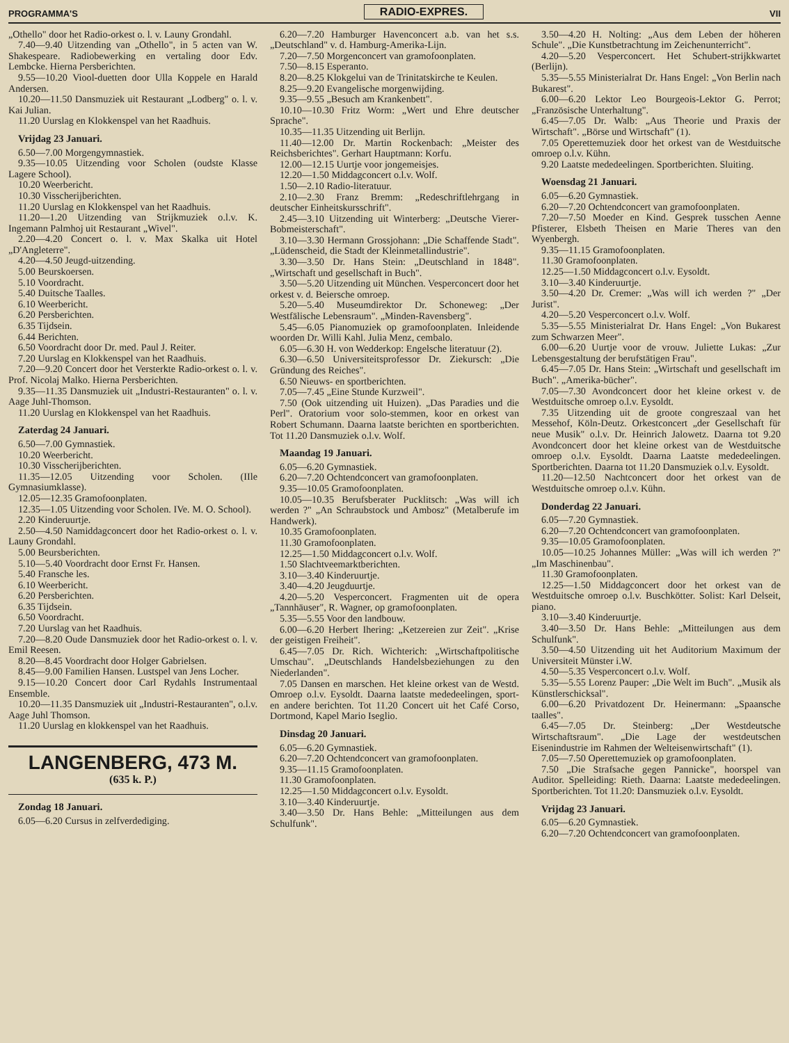PROGRAMMA'S RADIO-EXPRES. VII
„Othello" door het Radio-orkest o. l. v. Launy Grondahl.
7.40—9.40 Uitzending van „Othello", in 5 acten van W. Shakespeare. Radiobewerking en vertaling door Edv. Lembcke. Hierna Persberichten.
9.55—10.20 Viool-duetten door Ulla Koppele en Harald Andersen.
10.20—11.50 Dansmuziek uit Restaurant „Lodberg" o. l. v. Kai Julian.
11.20 Uurslag en Klokkenspel van het Raadhuis.
Vrijdag 23 Januari.
6.50—7.00 Morgengymnastiek.
9.35—10.05 Uitzending voor Scholen (oudste Klasse Lagere School).
10.20 Weerbericht.
10.30 Visscherijberichten.
11.20 Uurslag en Klokkenspel van het Raadhuis.
11.20—1.20 Uitzending van Strijkmuziek o.l.v. K. Ingemann Palmhoj uit Restaurant „Wivel".
2.20—4.20 Concert o. l. v. Max Skalka uit Hotel „D'Angleterre".
4.20—4.50 Jeugd-uitzending.
5.00 Beurskoersen.
5.10 Voordracht.
5.40 Duitsche Taalles.
6.10 Weerbericht.
6.20 Persberichten.
6.35 Tijdsein.
6.44 Berichten.
6.50 Voordracht door Dr. med. Paul J. Reiter.
7.20 Uurslag en Klokkenspel van het Raadhuis.
7.20—9.20 Concert door het Versterkte Radio-orkest o. l. v. Prof. Nicolaj Malko. Hierna Persberichten.
9.35—11.35 Dansmuziek uit „Industri-Restauranten" o. l. v. Aage Juhl-Thomson.
11.20 Uurslag en Klokkenspel van het Raadhuis.
Zaterdag 24 Januari.
6.50—7.00 Gymnastiek.
10.20 Weerbericht.
10.30 Visscherijberichten.
11.35—12.05 Uitzending voor Scholen. (IIle Gymnasiumklasse).
12.05—12.35 Gramofoonplaten.
12.35—1.05 Uitzending voor Scholen. IVe. M. O. School).
2.20 Kinderuurtje.
2.50—4.50 Namiddagconcert door het Radio-orkest o. l. v. Launy Grondahl.
5.00 Beursberichten.
5.10—5.40 Voordracht door Ernst Fr. Hansen.
5.40 Fransche les.
6.10 Weerbericht.
6.20 Persberichten.
6.35 Tijdsein.
6.50 Voordracht.
7.20 Uurslag van het Raadhuis.
7.20—8.20 Oude Dansmuziek door het Radio-orkest o. l. v. Emil Reesen.
8.20—8.45 Voordracht door Holger Gabrielsen.
8.45—9.00 Familien Hansen. Lustspel van Jens Locher.
9.15—10.20 Concert door Carl Rydahls Instrumentaal Ensemble.
10.20—11.35 Dansmuziek uit „Industri-Restauranten", o.l.v. Aage Juhl Thomson.
11.20 Uurslag en klokkenspel van het Raadhuis.
LANGENBERG, 473 M.
(635 k. P.)
Zondag 18 Januari.
6.05—6.20 Cursus in zelfverdediging.
6.20—7.20 Hamburger Havenconcert a.b. van het s.s. „Deutschland" v. d. Hamburg-Amerika-Lijn.
7.20—7.50 Morgenconcert van gramofoonplaten.
7.50—8.15 Esperanto.
8.20—8.25 Klokgelui van de Trinitatskirche te Keulen.
8.25—9.20 Evangelische morgenwijding.
9.35—9.55 „Besuch am Krankenbett".
10.10—10.30 Fritz Worm: „Wert und Ehre deutscher Sprache".
10.35—11.35 Uitzending uit Berlijn.
11.40—12.00 Dr. Martin Rockenbach: „Meister des Reichsberichtes". Gerhart Hauptmann: Korfu.
12.00—12.15 Uurtje voor jongemeisjes.
12.20—1.50 Middagconcert o.l.v. Wolf.
1.50—2.10 Radio-literatuur.
2.10—2.30 Franz Bremm: „Redeschriftlehrgang in deutscher Einheitskursschrift".
2.45—3.10 Uitzending uit Winterberg: „Deutsche Vierer-Bobmeisterschaft".
3.10—3.30 Hermann Grossjohann: „Die Schaffende Stadt". „Lüdenscheid, die Stadt der Kleinmetallindustrie".
3.30—3.50 Dr. Hans Stein: „Deutschland in 1848". „Wirtschaft und gesellschaft in Buch".
3.50—5.20 Uitzending uit München. Vesperconcert door het orkest v. d. Beiersche omroep.
5.20—5.40 Museumdirektor Dr. Schoneweg: „Der Westfälische Lebensraum". „Minden-Ravensberg".
5.45—6.05 Pianomuziek op gramofoonplaten. Inleidende woorden Dr. Willi Kahl. Julia Menz, cembalo.
6.05—6.30 H. von Wedderkop: Engelsche literatuur (2).
6.30—6.50 Universiteitsprofessor Dr. Ziekursch: „Die Gründung des Reiches".
6.50 Nieuws- en sportberichten.
7.05—7.45 „Eine Stunde Kurzweil".
7.50 (Ook uitzending uit Huizen). „Das Paradies und die Perl". Oratorium voor solo-stemmen, koor en orkest van Robert Schumann. Daarna laatste berichten en sportberichten. Tot 11.20 Dansmuziek o.l.v. Wolf.
Maandag 19 Januari.
6.05—6.20 Gymnastiek.
6.20—7.20 Ochtendconcert van gramofoonplaten.
9.35—10.05 Gramofoonplaten.
10.05—10.35 Berufsberater Pucklitsch: „Was will ich werden ?" „An Schraubstock und Ambosz" (Metalberufe im Handwerk).
10.35 Gramofoonplaten.
11.30 Gramofoonplaten.
12.25—1.50 Middagconcert o.l.v. Wolf.
1.50 Slachtveemarktberichten.
3.10—3.40 Kinderuurtje.
3.40—4.20 Jeugduurtje.
4.20—5.20 Vesperconcert. Fragmenten uit de opera „Tannhäuser", R. Wagner, op gramofoonplaten.
5.35—5.55 Voor den landbouw.
6.00—6.20 Herbert Ihering: „Ketzereien zur Zeit". „Krise der geistigen Freiheit".
6.45—7.05 Dr. Rich. Wichterich: „Wirtschaftpolitische Umschau". „Deutschlands Handelsbeziehungen zu den Niederlanden".
7.05 Dansen en marschen. Het kleine orkest van de Westd. Omroep o.l.v. Eysoldt. Daarna laatste mededeelingen, sport- en andere berichten. Tot 11.20 Concert uit het Café Corso, Dortmond, Kapel Mario Iseglio.
Dinsdag 20 Januari.
6.05—6.20 Gymnastiek.
6.20—7.20 Ochtendconcert van gramofoonplaten.
9.35—11.15 Gramofoonplaten.
11.30 Gramofoonplaten.
12.25—1.50 Middagconcert o.l.v. Eysoldt.
3.10—3.40 Kinderuurtje.
3.40—3.50 Dr. Hans Behle: „Mitteilungen aus dem Schulfunk".
3.50—4.20 H. Nolting: „Aus dem Leben der höheren Schule". „Die Kunstbetrachtung im Zeichenunterricht".
4.20—5.20 Vesperconcert. Het Schubert-strijkkwartet (Berlijn).
5.35—5.55 Ministerialrat Dr. Hans Engel: „Von Berlin nach Bukarest".
6.00—6.20 Lektor Leo Bourgeois-Lektor G. Perrot; „Französische Unterhaltung".
6.45—7.05 Dr. Walb: „Aus Theorie und Praxis der Wirtschaft". „Börse und Wirtschaft" (1).
7.05 Operettemuziek door het orkest van de Westduitsche omroep o.l.v. Kühn.
9.20 Laatste mededeelingen. Sportberichten. Sluiting.
Woensdag 21 Januari.
6.05—6.20 Gymnastiek.
6.20—7.20 Ochtendconcert van gramofoonplaten.
7.20—7.50 Moeder en Kind. Gesprek tusschen Aenne Pfisterer, Elsbeth Theisen en Marie Theres van den Wyenbergh.
9.35—11.15 Gramofoonplaten.
11.30 Gramofoonplaten.
12.25—1.50 Middagconcert o.l.v. Eysoldt.
3.10—3.40 Kinderuurtje.
3.50—4.20 Dr. Cremer: „Was will ich werden ?" „Der Jurist".
4.20—5.20 Vesperconcert o.l.v. Wolf.
5.35—5.55 Ministerialrat Dr. Hans Engel: „Von Bukarest zum Schwarzen Meer".
6.00—6.20 Uurtje voor de vrouw. Juliette Lukas: „Zur Lebensgestaltung der berufstätigen Frau".
6.45—7.05 Dr. Hans Stein: „Wirtschaft und gesellschaft im Buch". „Amerika-bücher".
7.05—7.30 Avondconcert door het kleine orkest v. de Westduitsche omroep o.l.v. Eysoldt.
7.35 Uitzending uit de groote congreszaal van het Messehof, Köln-Deutz. Orkestconcert „der Gesellschaft für neue Musik" o.l.v. Dr. Heinrich Jalowetz. Daarna tot 9.20 Avondconcert door het kleine orkest van de Westduitsche omroep o.l.v. Eysoldt. Daarna Laatste mededeelingen. Sportberichten. Daarna tot 11.20 Dansmuziek o.l.v. Eysoldt.
11.20—12.50 Nachtconcert door het orkest van de Westduitsche omroep o.l.v. Kühn.
Donderdag 22 Januari.
6.05—7.20 Gymnastiek.
6.20—7.20 Ochtendconcert van gramofoonplaten.
9.35—10.05 Gramofoonplaten.
10.05—10.25 Johannes Müller: „Was will ich werden ?" „Im Maschinenbau".
11.30 Gramofoonplaten.
12.25—1.50 Middagconcert door het orkest van de Westduitsche omroep o.l.v. Buschkötter. Solist: Karl Delseit, piano.
3.10—3.40 Kinderuurtje.
3.40—3.50 Dr. Hans Behle: „Mitteilungen aus dem Schulfunk".
3.50—4.50 Uitzending uit het Auditorium Maximum der Universiteit Münster i.W.
4.50—5.35 Vesperconcert o.l.v. Wolf.
5.35—5.55 Lorenz Pauper: „Die Welt im Buch". „Musik als Künstlerschicksal".
6.00—6.20 Privatdozent Dr. Heinermann: „Spaansche taalles".
6.45—7.05 Dr. Steinberg: „Der Westdeutsche Wirtschaftsraum". „Die Lage der westdeutschen Eisenindustrie im Rahmen der Welteisenwirtschaft" (1).
7.05—7.50 Operettemuziek op gramofoonplaten.
7.50 „Die Strafsache gegen Pannicke", hoorspel van Auditor. Spelleiding: Rieth. Daarna: Laatste mededeelingen. Sportberichten. Tot 11.20: Dansmuziek o.l.v. Eysoldt.
Vrijdag 23 Januari.
6.05—6.20 Gymnastiek.
6.20—7.20 Ochtendconcert van gramofoonplaten.